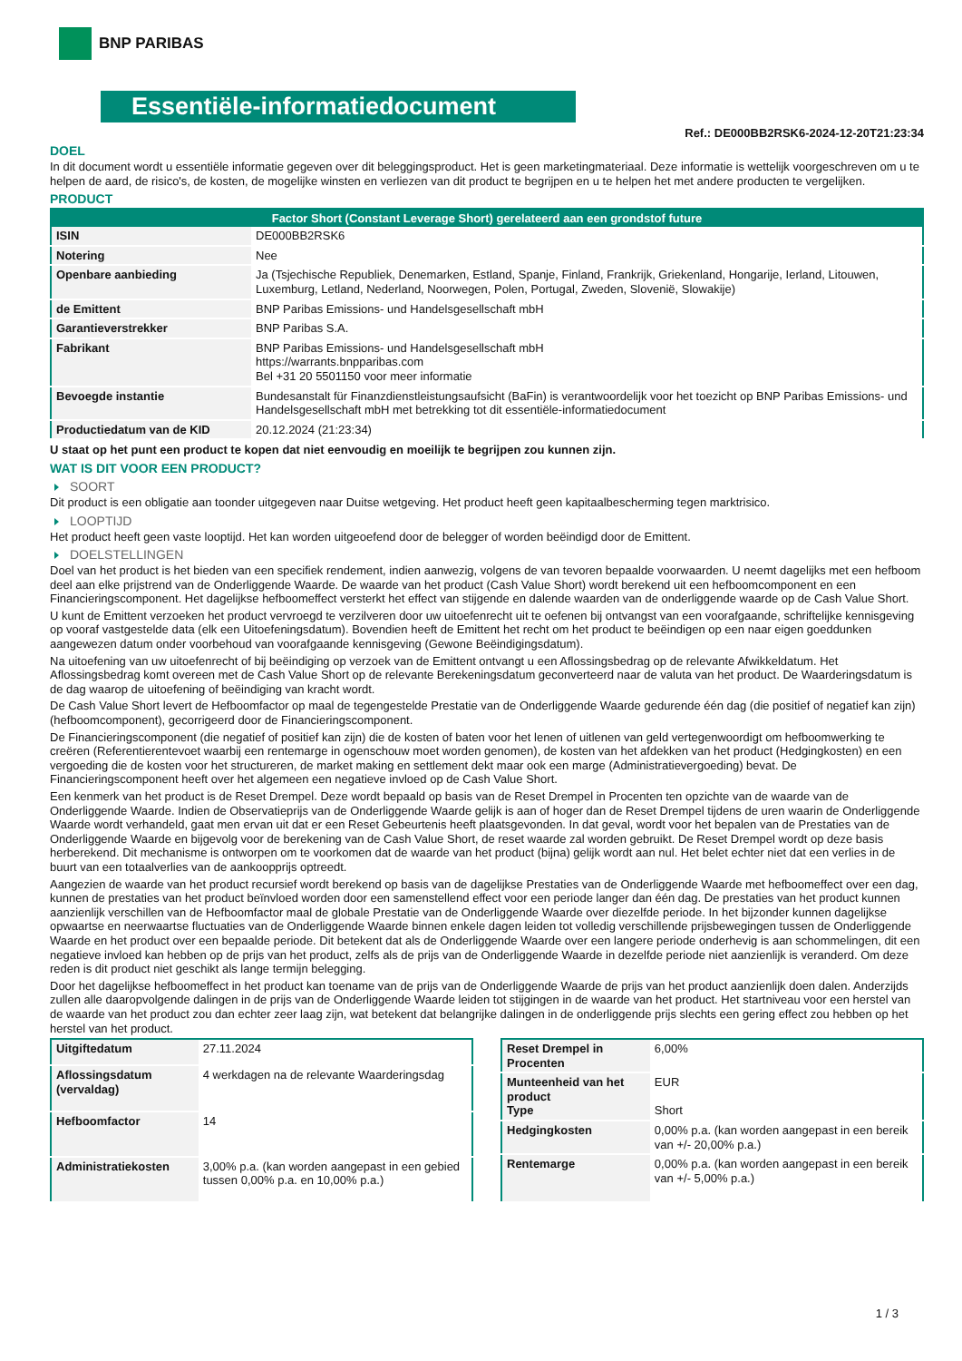BNP PARIBAS
Essentiële-informatiedocument
Ref.: DE000BB2RSK6-2024-12-20T21:23:34
DOEL
In dit document wordt u essentiële informatie gegeven over dit beleggingsproduct. Het is geen marketingmateriaal. Deze informatie is wettelijk voorgeschreven om u te helpen de aard, de risico's, de kosten, de mogelijke winsten en verliezen van dit product te begrijpen en u te helpen het met andere producten te vergelijken.
PRODUCT
| Factor Short (Constant Leverage Short) gerelateerd aan een grondstof future | |
| --- | --- |
| ISIN | DE000BB2RSK6 |
| Notering | Nee |
| Openbare aanbieding | Ja (Tsjechische Republiek, Denemarken, Estland, Spanje, Finland, Frankrijk, Griekenland, Hongarije, Ierland, Litouwen, Luxemburg, Letland, Nederland, Noorwegen, Polen, Portugal, Zweden, Slovenië, Slowakije) |
| de Emittent | BNP Paribas Emissions- und Handelsgesellschaft mbH |
| Garantieverstrekker | BNP Paribas S.A. |
| Fabrikant | BNP Paribas Emissions- und Handelsgesellschaft mbH https://warrants.bnpparibas.com Bel +31 20 5501150 voor meer informatie |
| Bevoegde instantie | Bundesanstalt für Finanzdienstleistungsaufsicht (BaFin) is verantwoordelijk voor het toezicht op BNP Paribas Emissions- und Handelsgesellschaft mbH met betrekking tot dit essentiële-informatiedocument |
| Productiedatum van de KID | 20.12.2024 (21:23:34) |
U staat op het punt een product te kopen dat niet eenvoudig en moeilijk te begrijpen zou kunnen zijn.
WAT IS DIT VOOR EEN PRODUCT?
SOORT
Dit product is een obligatie aan toonder uitgegeven naar Duitse wetgeving. Het product heeft geen kapitaalbescherming tegen marktrisico.
LOOPTIJD
Het product heeft geen vaste looptijd. Het kan worden uitgeoefend door de belegger of worden beëindigd door de Emittent.
DOELSTELLINGEN
Doel van het product is het bieden van een specifiek rendement, indien aanwezig, volgens de van tevoren bepaalde voorwaarden. U neemt dagelijks met een hefboom deel aan elke prijstrend van de Onderliggende Waarde. De waarde van het product (Cash Value Short) wordt berekend uit een hefboomcomponent en een Financieringscomponent. Het dagelijkse hefboomeffect versterkt het effect van stijgende en dalende waarden van de onderliggende waarde op de Cash Value Short.
U kunt de Emittent verzoeken het product vervroegd te verzilveren door uw uitoefenrecht uit te oefenen bij ontvangst van een voorafgaande, schriftelijke kennisgeving op vooraf vastgestelde data (elk een Uitoefeningsdatum). Bovendien heeft de Emittent het recht om het product te beëindigen op een naar eigen goeddunken aangewezen datum onder voorbehoud van voorafgaande kennisgeving (Gewone Beëindigingsdatum).
Na uitoefening van uw uitoefenrecht of bij beëindiging op verzoek van de Emittent ontvangt u een Aflossingsbedrag op de relevante Afwikkeldatum. Het Aflossingsbedrag komt overeen met de Cash Value Short op de relevante Berekeningsdatum geconverteerd naar de valuta van het product. De Waarderingsdatum is de dag waarop de uitoefening of beëindiging van kracht wordt.
De Cash Value Short levert de Hefboomfactor op maal de tegengestelde Prestatie van de Onderliggende Waarde gedurende één dag (die positief of negatief kan zijn) (hefboomcomponent), gecorrigeerd door de Financieringscomponent.
De Financieringscomponent (die negatief of positief kan zijn) die de kosten of baten voor het lenen of uitlenen van geld vertegenwoordigt om hefboomwerking te creëren (Referentierentevoet waarbij een rentemarge in ogenschouw moet worden genomen), de kosten van het afdekken van het product (Hedgingkosten) en een vergoeding die de kosten voor het structureren, de market making en settlement dekt maar ook een marge (Administratievergoeding) bevat. De Financieringscomponent heeft over het algemeen een negatieve invloed op de Cash Value Short.
Een kenmerk van het product is de Reset Drempel. Deze wordt bepaald op basis van de Reset Drempel in Procenten ten opzichte van de waarde van de Onderliggende Waarde. Indien de Observatieprijs van de Onderliggende Waarde gelijk is aan of hoger dan de Reset Drempel tijdens de uren waarin de Onderliggende Waarde wordt verhandeld, gaat men ervan uit dat er een Reset Gebeurtenis heeft plaatsgevonden. In dat geval, wordt voor het bepalen van de Prestaties van de Onderliggende Waarde en bijgevolg voor de berekening van de Cash Value Short, de reset waarde zal worden gebruikt. De Reset Drempel wordt op deze basis herberekend. Dit mechanisme is ontworpen om te voorkomen dat de waarde van het product (bijna) gelijk wordt aan nul. Het belet echter niet dat een verlies in de buurt van een totaalverlies van de aankoopprijs optreedt.
Aangezien de waarde van het product recursief wordt berekend op basis van de dagelijkse Prestaties van de Onderliggende Waarde met hefboomeffect over een dag, kunnen de prestaties van het product beïnvloed worden door een samenstellend effect voor een periode langer dan één dag. De prestaties van het product kunnen aanzienlijk verschillen van de Hefboomfactor maal de globale Prestatie van de Onderliggende Waarde over diezelfde periode. In het bijzonder kunnen dagelijkse opwaartse en neerwaartse fluctuaties van de Onderliggende Waarde binnen enkele dagen leiden tot volledig verschillende prijsbewegingen tussen de Onderliggende Waarde en het product over een bepaalde periode. Dit betekent dat als de Onderliggende Waarde over een langere periode onderhevig is aan schommelingen, dit een negatieve invloed kan hebben op de prijs van het product, zelfs als de prijs van de Onderliggende Waarde in dezelfde periode niet aanzienlijk is veranderd. Om deze reden is dit product niet geschikt als lange termijn belegging.
Door het dagelijkse hefboomeffect in het product kan toename van de prijs van de Onderliggende Waarde de prijs van het product aanzienlijk doen dalen. Anderzijds zullen alle daaropvolgende dalingen in de prijs van de Onderliggende Waarde leiden tot stijgingen in de waarde van het product. Het startniveau voor een herstel van de waarde van het product zou dan echter zeer laag zijn, wat betekent dat belangrijke dalingen in de onderliggende prijs slechts een gering effect zou hebben op het herstel van het product.
| Uitgiftedatum | 27.11.2024 |
| Aflossingsdatum (vervaldag) | 4 werkdagen na de relevante Waarderingsdag |
| Hefboomfactor | 14 |
| Administratiekosten | 3,00% p.a. (kan worden aangepast in een gebied tussen 0,00% p.a. en 10,00% p.a.) |
| Reset Drempel in Procenten | 6,00% |
| Munteenheid van het product Type | EUR Short |
| Hedgingkosten | 0,00% p.a. (kan worden aangepast in een bereik van +/- 20,00% p.a.) |
| Rentemarge | 0,00% p.a. (kan worden aangepast in een bereik van +/- 5,00% p.a.) |
1 / 3